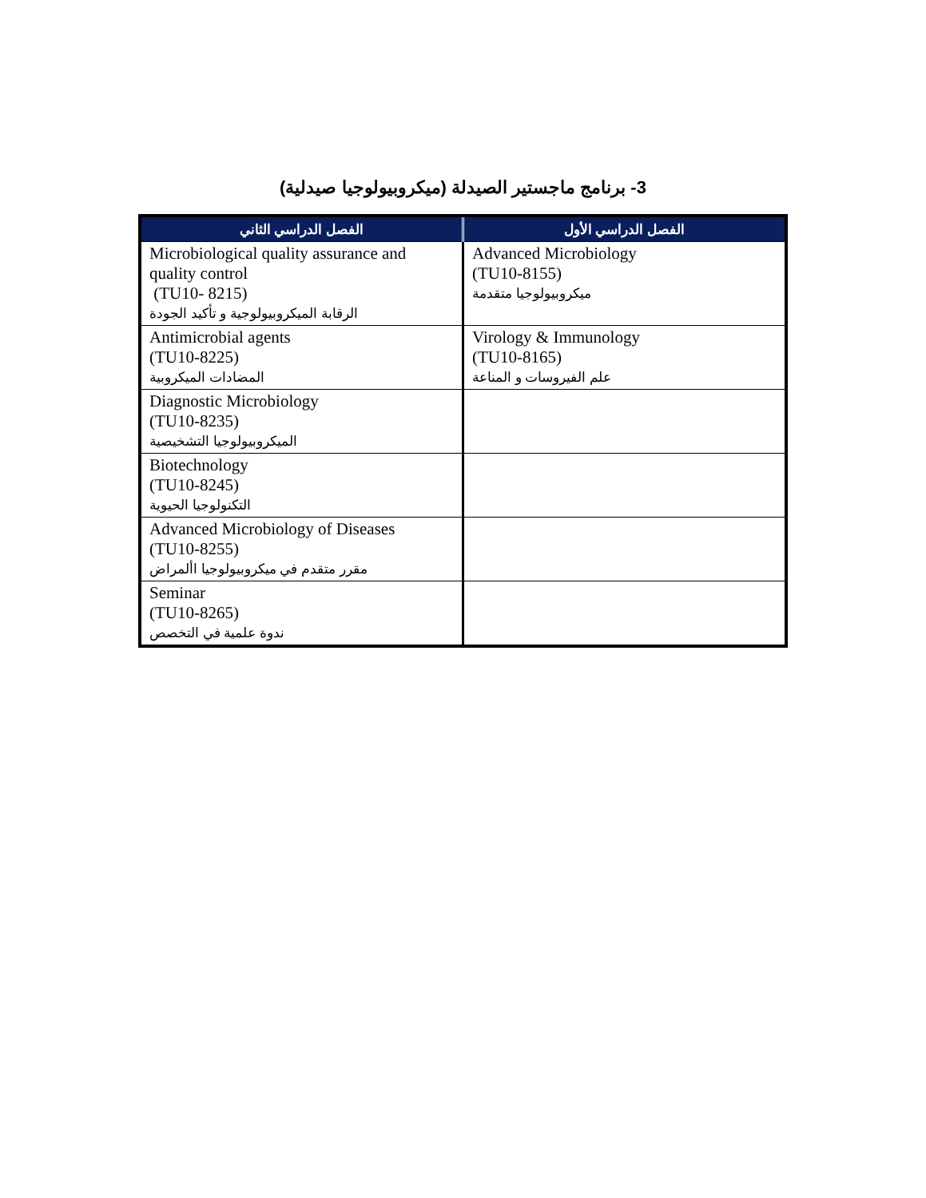3- برنامج ماجستير الصيدلة (ميكروبيولوجيا صيدلية)
| الفصل الدراسي الأول | الفصل الدراسي الثاني |
| --- | --- |
| Advanced Microbiology (TU10-8155) ميكروبيولوجيا متقدمة | Microbiological quality assurance and quality control (TU10- 8215) الرقابة الميكروبيولوجية و تأكيد الجودة |
| Virology & Immunology (TU10-8165) علم الفيروسات و المناعة | Antimicrobial agents (TU10-8225) المضادات الميكروبية |
| | Diagnostic Microbiology (TU10-8235) الميكروبيولوجيا التشخيصية |
| | Biotechnology (TU10-8245) التكنولوجيا الحيوية |
| | Advanced Microbiology of Diseases (TU10-8255) مقرر متقدم في ميكروبيولوجيا األمراض |
| | Seminar (TU10-8265) ندوة علمية في التخصص |